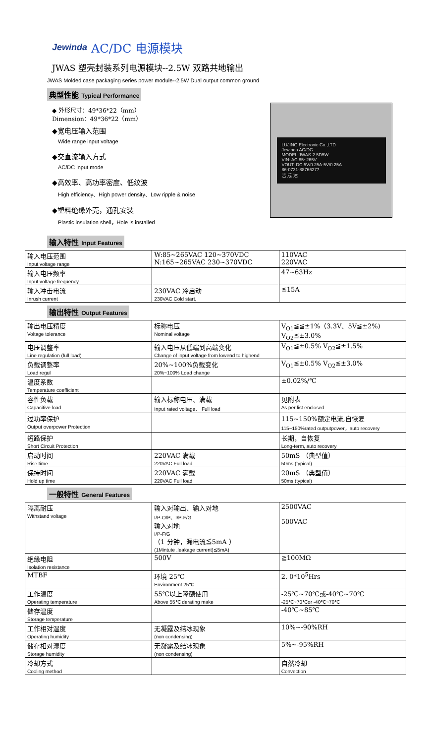Jewinda AC/DC 电源模块
JWAS 塑壳封装系列电源模块--2.5W 双路共地输出
JWAS Molded case packaging series power module--2.5W Dual output common ground
典型性能 Typical Performance
◆ 外形尺寸：49*36*22（mm）
Dimension：49*36*22（mm）
◆宽电压输入范围
Wide range input voltage
◆交直流输入方式
AC/DC input mode
◆高效率、高功率密度、低纹波
High efficiency、High power density、Low ripple & noise
◆塑料绝缘外壳，通孔安装
Plastic insulation shell，Hole is installed
LUJING Electronic Co.,LTD
Jewinda AC/DC
MODEL:JWAS-2.5D5W
VIN: AC 85~265V
VOUT: DC 5V/0.25A-5V/0.25A
86-0731-88766277
吉 成 达
输入特性 Input Features
| 输入电压范围 Input voltage range | W:85~265VAC 120~370VDC N:165~265VAC 230~370VDC | 110VAC 220VAC |
| 输入电压频率 Input voltage frequency | | 47~63Hz |
| 输入冲击电流 Inrush current | 230VAC 冷启动 230VAC Cold start, | ≦15A |
输出特性 Output Features
| 输出电压精度 Voltage tolerance | 标称电压 Nominal voltage | V<sub>O1</sub>≦≦±1%（3.3V、5V≦±2%) V<sub>O2</sub>≦±3.0% |
| 电压调整率 Line regulation (full load) | 输入电压从低端到高端变化 Change of input voltage from lowend to highend | V<sub>O1</sub>≦±0.5% V<sub>O2</sub>≦±1.5% |
| 负载调整率 Load regul | 20%~100%负载变化 20%~100% Load change | V<sub>O1</sub>≦±0.5% V<sub>O2</sub>≦±3.0% |
| 温度系数 Temperature coefficient | | ±0.02%/℃ |
| 容性负载 Capacitive load | 输入标称电压、满载 Input rated voltage、 Full load | 见附表 As per list enclosed |
| 过功率保护 Output overpower Protection | | 115~150%额定电流,自恢复 115~150%rated outputpower，auto recovery |
| 短路保护 Short Circuit Protection | | 长期，自恢复 Long-term, auto recovery |
| 启动时间 Rise time | 220VAC 满载 220VAC Full load | 50mS （典型值） 50ms (typical) |
| 保持时间 Hold up time | 220VAC 满载 220VAC Full load | 20mS （典型值） 50ms (typical) |
一般特性 General Features
| 隔离耐压 Withstand voltage | 输入对输出、输入对地 I/P-O/P、I/P-F/G 输入对地 I/P-F/G （1 分钟，漏电流≦5mA ） (1Mintute ,leakage current)≦5mA) | 2500VAC 500VAC |
| 绝缘电阻 Isolation resistance | 500V | ≧100MΩ |
| MTBF | 环境 25℃ Environment 25℃ | 2. 0*10<sup>5</sup>Hrs |
| 工作温度 Operating temperature | 55℃以上降额使用 Above 55℃ derating make | -25℃~70℃或-40℃~70℃ -25℃~70℃or -40℃~70℃ |
| 储存温度 Storage temperature | | -40℃~85℃ |
| 工作相对湿度 Operating humidity | 无凝露及结冰现象 (non condensing) | 10%~-90%RH |
| 储存相对湿度 Storage humidity | 无凝露及结冰现象 (non condensing) | 5%~-95%RH |
| 冷却方式 Cooling method | | 自然冷却 Convection |